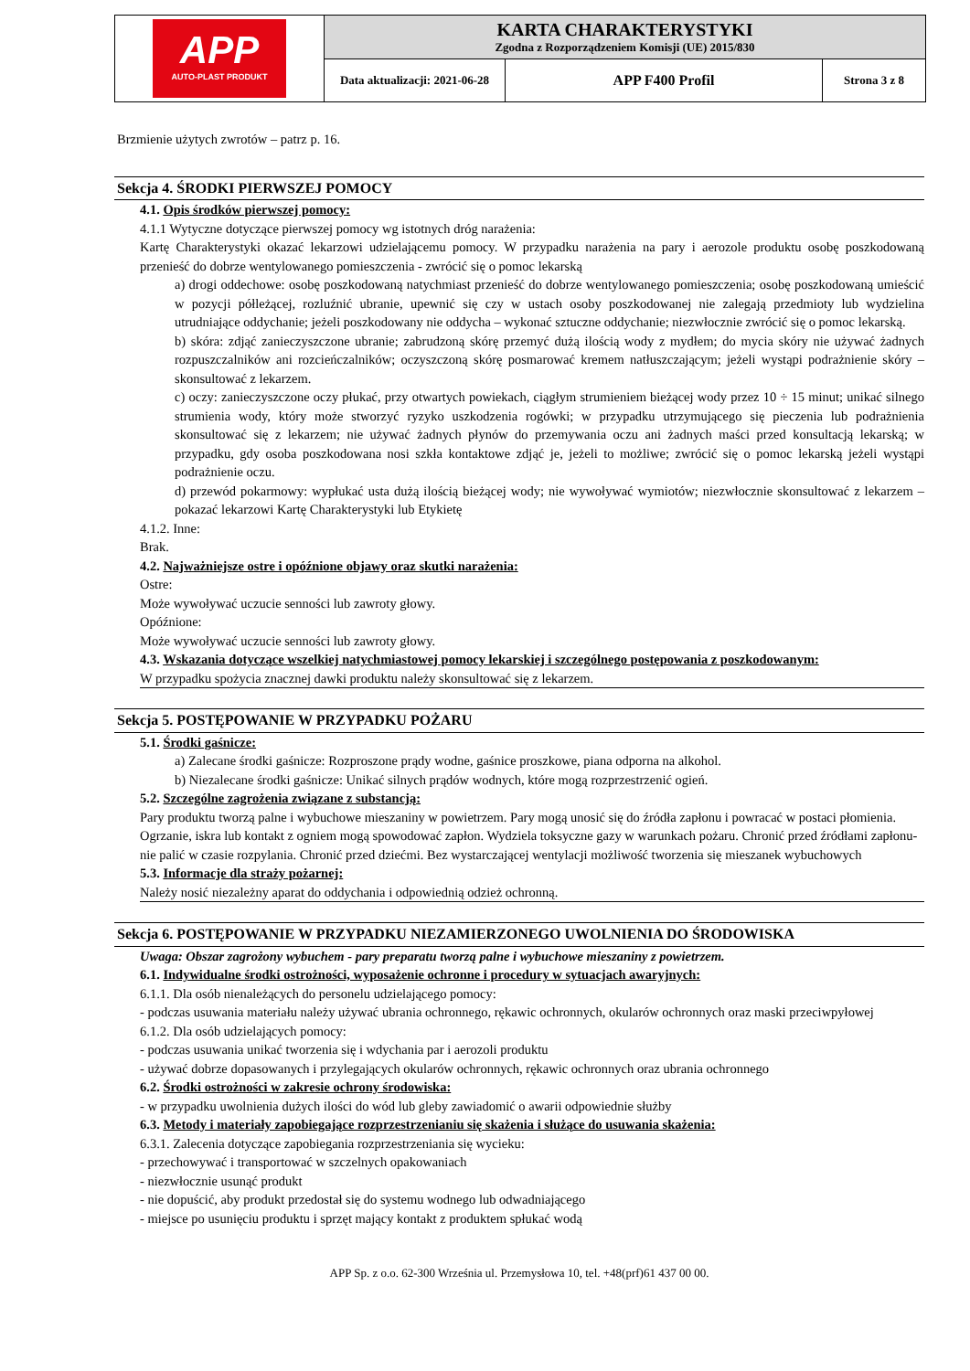| APP AUTO-PLAST PRODUKT | KARTA CHARAKTERYSTYKI Zgodna z Rozporządzeniem Komisji (UE) 2015/830 | | |
| | Data aktualizacji: 2021-06-28 | APP F400 Profil | Strona 3 z 8 |
Brzmienie użytych zwrotów – patrz p. 16.
Sekcja 4. ŚRODKI PIERWSZEJ POMOCY
4.1. Opis środków pierwszej pomocy:
4.1.1 Wytyczne dotyczące pierwszej pomocy wg istotnych dróg narażenia:
Kartę Charakterystyki okazać lekarzowi udzielającemu pomocy. W przypadku narażenia na pary i aerozole produktu osobę poszkodowaną przenieść do dobrze wentylowanego pomieszczenia - zwrócić się o pomoc lekarską
a) drogi oddechowe: osobę poszkodowaną natychmiast przenieść do dobrze wentylowanego pomieszczenia; osobę poszkodowaną umieścić w pozycji półleżącej, rozluźnić ubranie, upewnić się czy w ustach osoby poszkodowanej nie zalegają przedmioty lub wydzielina utrudniające oddychanie; jeżeli poszkodowany nie oddycha – wykonać sztuczne oddychanie; niezwłocznie zwrócić się o pomoc lekarską.
b) skóra: zdjąć zanieczyszczone ubranie; zabrudzoną skórę przemyć dużą ilością wody z mydłem; do mycia skóry nie używać żadnych rozpuszczalników ani rozcieńczalników; oczyszczoną skórę posmarować kremem natłuszczającym; jeżeli wystąpi podrażnienie skóry – skonsultować z lekarzem.
c) oczy: zanieczyszczone oczy płukać, przy otwartych powiekach, ciągłym strumieniem bieżącej wody przez 10 ÷ 15 minut; unikać silnego strumienia wody, który może stworzyć ryzyko uszkodzenia rogówki; w przypadku utrzymującego się pieczenia lub podrażnienia skonsultować się z lekarzem; nie używać żadnych płynów do przemywania oczu ani żadnych maści przed konsultacją lekarską; w przypadku, gdy osoba poszkodowana nosi szkła kontaktowe zdjąć je, jeżeli to możliwe; zwrócić się o pomoc lekarską jeżeli wystąpi podrażnienie oczu.
d) przewód pokarmowy: wypłukać usta dużą ilością bieżącej wody; nie wywoływać wymiotów; niezwłocznie skonsultować z lekarzem – pokazać lekarzowi Kartę Charakterystyki lub Etykietę
4.1.2. Inne:
Brak.
4.2. Najważniejsze ostre i opóźnione objawy oraz skutki narażenia:
Ostre:
Może wywoływać uczucie senności lub zawroty głowy.
Opóźnione:
Może wywoływać uczucie senności lub zawroty głowy.
4.3. Wskazania dotyczące wszelkiej natychmiastowej pomocy lekarskiej i szczególnego postępowania z poszkodowanym:
W przypadku spożycia znacznej dawki produktu należy skonsultować się z lekarzem.
Sekcja 5. POSTĘPOWANIE W PRZYPADKU POŻARU
5.1. Środki gaśnicze:
a) Zalecane środki gaśnicze: Rozproszone prądy wodne, gaśnice proszkowe, piana odporna na alkohol.
b) Niezalecane środki gaśnicze: Unikać silnych prądów wodnych, które mogą rozprzestrzenić ogień.
5.2. Szczególne zagrożenia związane z substancją:
Pary produktu tworzą palne i wybuchowe mieszaniny w powietrzem. Pary mogą unosić się do źródła zapłonu i powracać w postaci płomienia. Ogrzanie, iskra lub kontakt z ogniem mogą spowodować zapłon. Wydziela toksyczne gazy w warunkach pożaru. Chronić przed źródłami zapłonu-nie palić w czasie rozpylania. Chronić przed dziećmi. Bez wystarczającej wentylacji możliwość tworzenia się mieszanek wybuchowych
5.3. Informacje dla straży pożarnej:
Należy nosić niezależny aparat do oddychania i odpowiednią odzież ochronną.
Sekcja 6. POSTĘPOWANIE W PRZYPADKU NIEZAMIERZONEGO UWOLNIENIA DO ŚRODOWISKA
Uwaga: Obszar zagrożony wybuchem - pary preparatu tworzą palne i wybuchowe mieszaniny z powietrzem.
6.1. Indywidualne środki ostrożności, wyposażenie ochronne i procedury w sytuacjach awaryjnych:
6.1.1. Dla osób nienależących do personelu udzielającego pomocy:
- podczas usuwania materiału należy używać ubrania ochronnego, rękawic ochronnych, okularów ochronnych oraz maski przeciwpyłowej
6.1.2. Dla osób udzielających pomocy:
- podczas usuwania unikać tworzenia się i wdychania par i aerozoli produktu
- używać dobrze dopasowanych i przylegających okularów ochronnych, rękawic ochronnych oraz ubrania ochronnego
6.2. Środki ostrożności w zakresie ochrony środowiska:
- w przypadku uwolnienia dużych ilości do wód lub gleby zawiadomić o awarii odpowiednie służby
6.3. Metody i materiały zapobiegające rozprzestrzenianiu się skażenia i służące do usuwania skażenia:
6.3.1. Zalecenia dotyczące zapobiegania rozprzestrzeniania się wycieku:
- przechowywać i transportować w szczelnych opakowaniach
- niezwłocznie usunąć produkt
- nie dopuścić, aby produkt przedostał się do systemu wodnego lub odwadniającego
- miejsce po usunięciu produktu i sprzęt mający kontakt z produktem spłukać wodą
APP Sp. z o.o. 62-300 Września ul. Przemysłowa 10, tel. +48(prf)61 437 00 00.